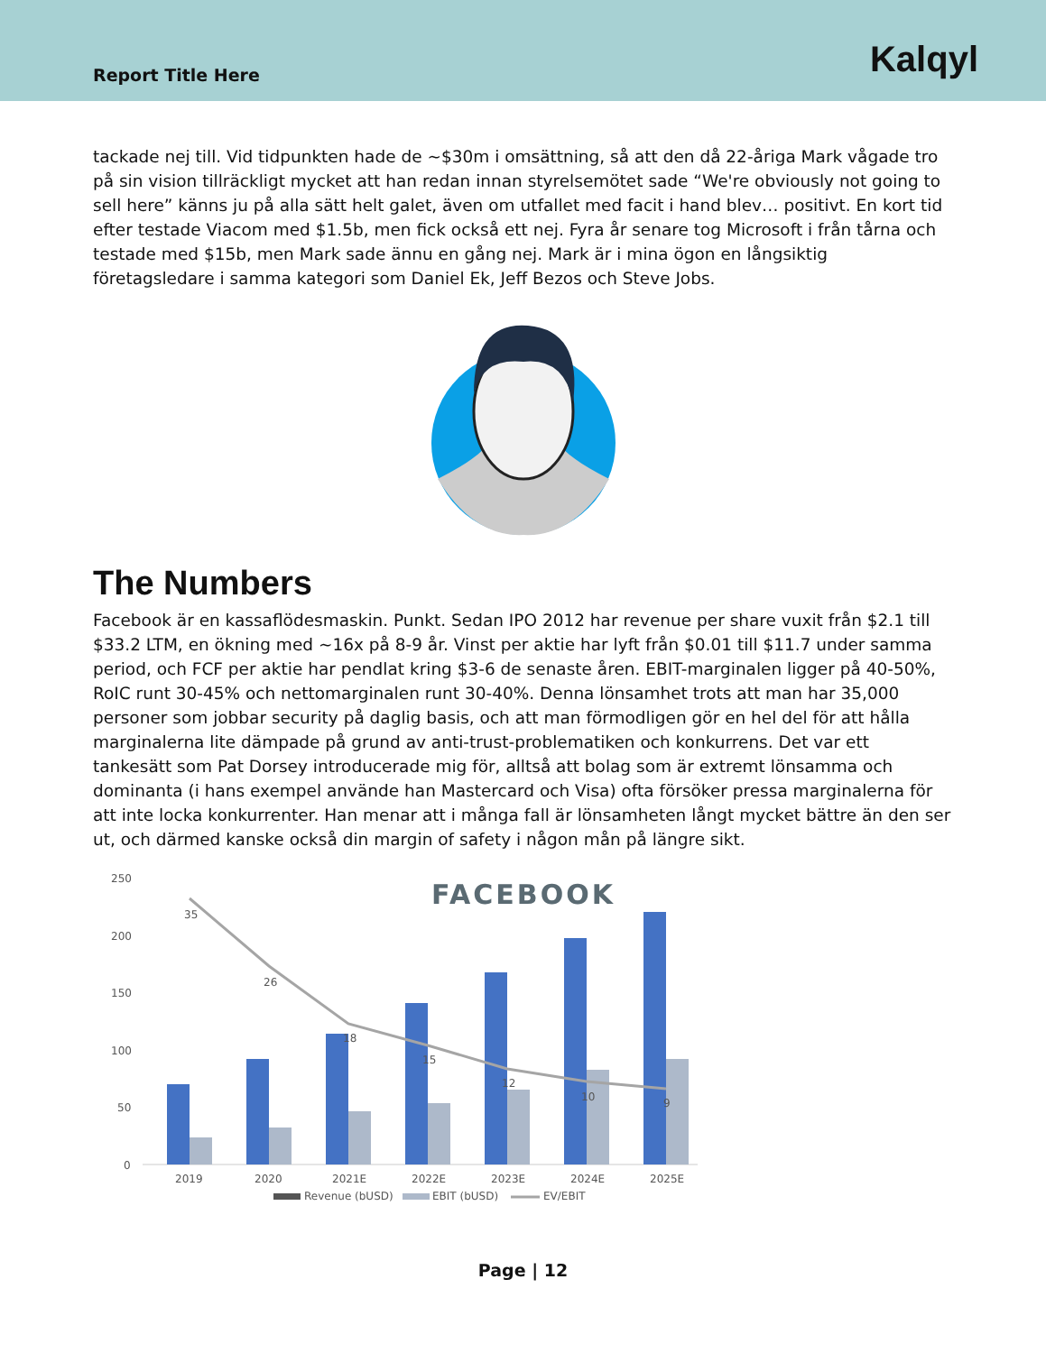Report Title Here
Kalqyl
tackade nej till. Vid tidpunkten hade de ~$30m i omsättning, så att den då 22-åriga Mark vågade tro på sin vision tillräckligt mycket att han redan innan styrelsemötet sade “We're obviously not going to sell here” känns ju på alla sätt helt galet, även om utfallet med facit i hand blev… positivt. En kort tid efter testade Viacom med $1.5b, men fick också ett nej. Fyra år senare tog Microsoft i från tårna och testade med $15b, men Mark sade ännu en gång nej. Mark är i mina ögon en långsiktig företagsledare i samma kategori som Daniel Ek, Jeff Bezos och Steve Jobs.
The Numbers
Facebook är en kassaflödesmaskin. Punkt. Sedan IPO 2012 har revenue per share vuxit från $2.1 till $33.2 LTM, en ökning med ~16x på 8-9 år. Vinst per aktie har lyft från $0.01 till $11.7 under samma period, och FCF per aktie har pendlat kring $3-6 de senaste åren. EBIT-marginalen ligger på 40-50%, RoIC runt 30-45% och nettomarginalen runt 30-40%. Denna lönsamhet trots att man har 35,000 personer som jobbar security på daglig basis, och att man förmodligen gör en hel del för att hålla marginalerna lite dämpade på grund av anti-trust-problematiken och konkurrens. Det var ett tankesätt som Pat Dorsey introducerade mig för, alltså att bolag som är extremt lönsamma och dominanta (i hans exempel använde han Mastercard och Visa) ofta försöker pressa marginalerna för att inte locka konkurrenter. Han menar att i många fall är lönsamheten långt mycket bättre än den ser ut, och därmed kanske också din margin of safety i någon mån på längre sikt.
250
200
150
100
50
0
FACEBOOK
35
26
18
15
12
10
9
2019
2020
2021E
2022E
2023E
2024E
2025E
Revenue (bUSD)
EBIT (bUSD)
EV/EBIT
Page | 12